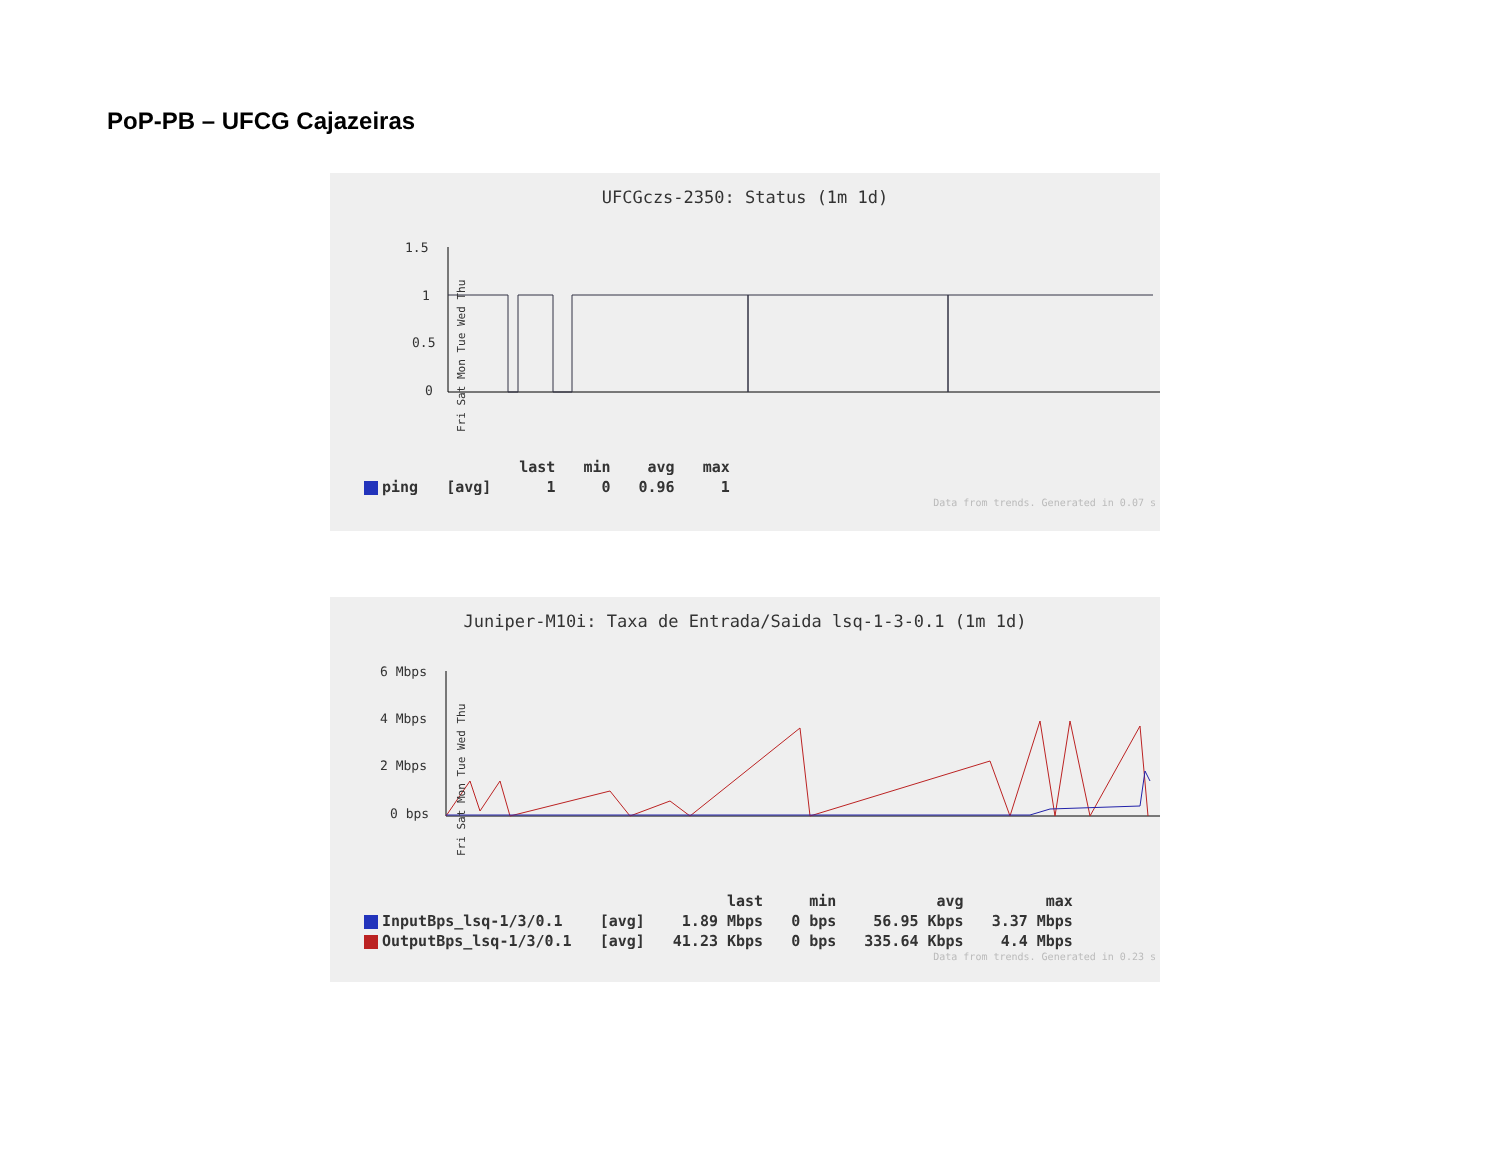PoP-PB – UFCG Cajazeiras
UFCGczs-2350: Status (1m 1d)
1.5
1
0.5
0
Fri Sat Mon Tue Wed Thu
| | | last | min | avg | max |
| --- | --- | --- | --- | --- | --- |
| ping | [avg] | 1 | 0 | 0.96 | 1 |
Data from trends. Generated in 0.07 s
Juniper-M10i: Taxa de Entrada/Saida lsq-1-3-0.1 (1m 1d)
6 Mbps
4 Mbps
2 Mbps
0 bps
Fri Sat Mon Tue Wed Thu
| | | last | min | avg | max |
| --- | --- | --- | --- | --- | --- |
| InputBps_lsq-1/3/0.1 | [avg] | 1.89 Mbps | 0 bps | 56.95 Kbps | 3.37 Mbps |
| OutputBps_lsq-1/3/0.1 | [avg] | 41.23 Kbps | 0 bps | 335.64 Kbps | 4.4 Mbps |
Data from trends. Generated in 0.23 s